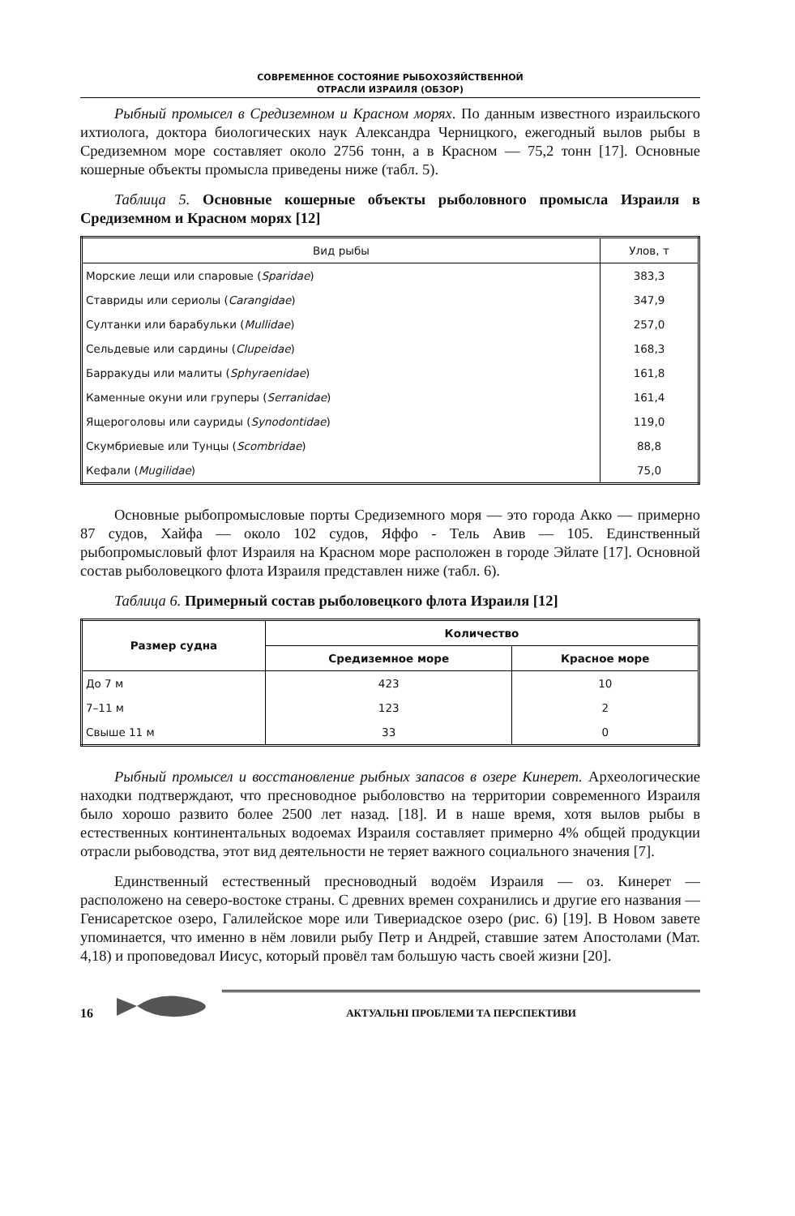СОВРЕМЕННОЕ СОСТОЯНИЕ РЫБОХОЗЯЙСТВЕННОЙ
ОТРАСЛИ ИЗРАИЛЯ (ОБЗОР)
Рыбный промысел в Средиземном и Красном морях. По данным известного израильского ихтиолога, доктора биологических наук Александра Черницкого, ежегодный вылов рыбы в Средиземном море составляет около 2756 тонн, а в Красном — 75,2 тонн [17]. Основные кошерные объекты промысла приведены ниже (табл. 5).
Таблица 5. Основные кошерные объекты рыболовного промысла Израиля в Средиземном и Красном морях [12]
| Вид рыбы | Улов, т |
| Морские лещи или спаровые ( Sparidae ) | 383,3 |
| Ставриды или сериолы ( Carangidae ) | 347,9 |
| Султанки или барабульки ( Mullidae ) | 257,0 |
| Сельдевые или сардины ( Clupeidae ) | 168,3 |
| Барракуды или малиты ( Sphyraenidae ) | 161,8 |
| Каменные окуни или груперы ( Serranidae ) | 161,4 |
| Ящероголовы или сауриды ( Synodontidae ) | 119,0 |
| Скумбриевые или Тунцы ( Scombridae ) | 88,8 |
| Кефали ( Mugilidae ) | 75,0 |
Основные рыбопромысловые порты Средиземного моря — это города Акко — примерно 87 судов, Хайфа — около 102 судов, Яффо - Тель Авив — 105. Единственный рыбопромысловый флот Израиля на Красном море расположен в городе Эйлате [17]. Основной состав рыболовецкого флота Израиля представлен ниже (табл. 6).
Таблица 6. Примерный состав рыболовецкого флота Израиля [12]
| Размер судна | Количество | |
| --- | --- | --- |
| | Средиземное море | Красное море |
| До 7 м | 423 | 10 |
| 7–11 м | 123 | 2 |
| Свыше 11 м | 33 | 0 |
Рыбный промысел и восстановление рыбных запасов в озере Кинерет. Археологические находки подтверждают, что пресноводное рыболовство на территории современного Израиля было хорошо развито более 2500 лет назад. [18]. И в наше время, хотя вылов рыбы в естественных континентальных водоемах Израиля составляет примерно 4% общей продукции отрасли рыбоводства, этот вид деятельности не теряет важного социального значения [7].
Единственный естественный пресноводный водоём Израиля — оз. Кинерет — расположено на северо-востоке страны. С древних времен сохранились и другие его названия — Генисаретское озеро, Галилейское море или Тивериадское озеро (рис. 6) [19]. В Новом завете упоминается, что именно в нём ловили рыбу Петр и Андрей, ставшие затем Апостолами (Мат. 4,18) и проповедовал Иисус, который провёл там большую часть своей жизни [20].
16 АКТУАЛЬНІ ПРОБЛЕМИ ТА ПЕРСПЕКТИВИ